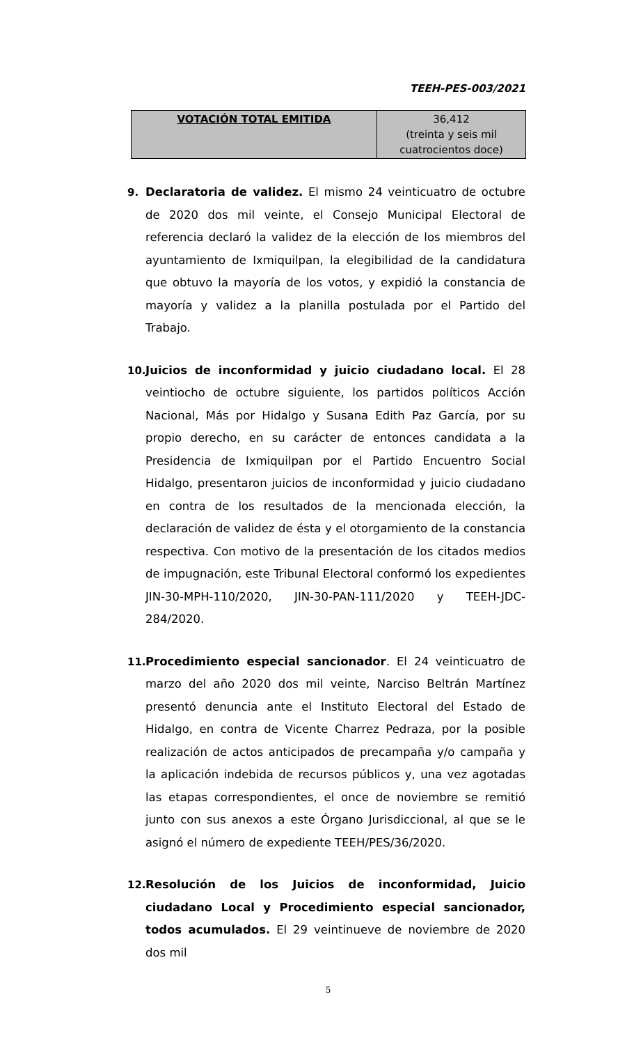TEEH-PES-003/2021
| VOTACIÓN TOTAL EMITIDA | 36,412 (treinta y seis mil cuatrocientos doce) |
9. Declaratoria de validez. El mismo 24 veinticuatro de octubre de 2020 dos mil veinte, el Consejo Municipal Electoral de referencia declaró la validez de la elección de los miembros del ayuntamiento de Ixmiquilpan, la elegibilidad de la candidatura que obtuvo la mayoría de los votos, y expidió la constancia de mayoría y validez a la planilla postulada por el Partido del Trabajo.
10.
Juicios de inconformidad y juicio ciudadano local. El 28 veintiocho de octubre siguiente, los partidos políticos Acción Nacional, Más por Hidalgo y Susana Edith Paz García, por su propio derecho, en su carácter de entonces candidata a la Presidencia de Ixmiquilpan por el Partido Encuentro Social Hidalgo, presentaron juicios de inconformidad y juicio ciudadano en contra de los resultados de la mencionada elección, la declaración de validez de ésta y el otorgamiento de la constancia respectiva. Con motivo de la presentación de los citados medios de impugnación, este Tribunal Electoral conformó los expedientes JIN-30-MPH-110/2020, JIN-30-PAN-111/2020 y TEEH-JDC-284/2020.
11.
Procedimiento especial sancionador. El 24 veinticuatro de marzo del año 2020 dos mil veinte, Narciso Beltrán Martínez presentó denuncia ante el Instituto Electoral del Estado de Hidalgo, en contra de Vicente Charrez Pedraza, por la posible realización de actos anticipados de precampaña y/o campaña y la aplicación indebida de recursos públicos y, una vez agotadas las etapas correspondientes, el once de noviembre se remitió junto con sus anexos a este Órgano Jurisdiccional, al que se le asignó el número de expediente TEEH/PES/36/2020.
12.
Resolución de los Juicios de inconformidad, Juicio ciudadano Local y Procedimiento especial sancionador, todos acumulados. El 29 veintinueve de noviembre de 2020 dos mil
5